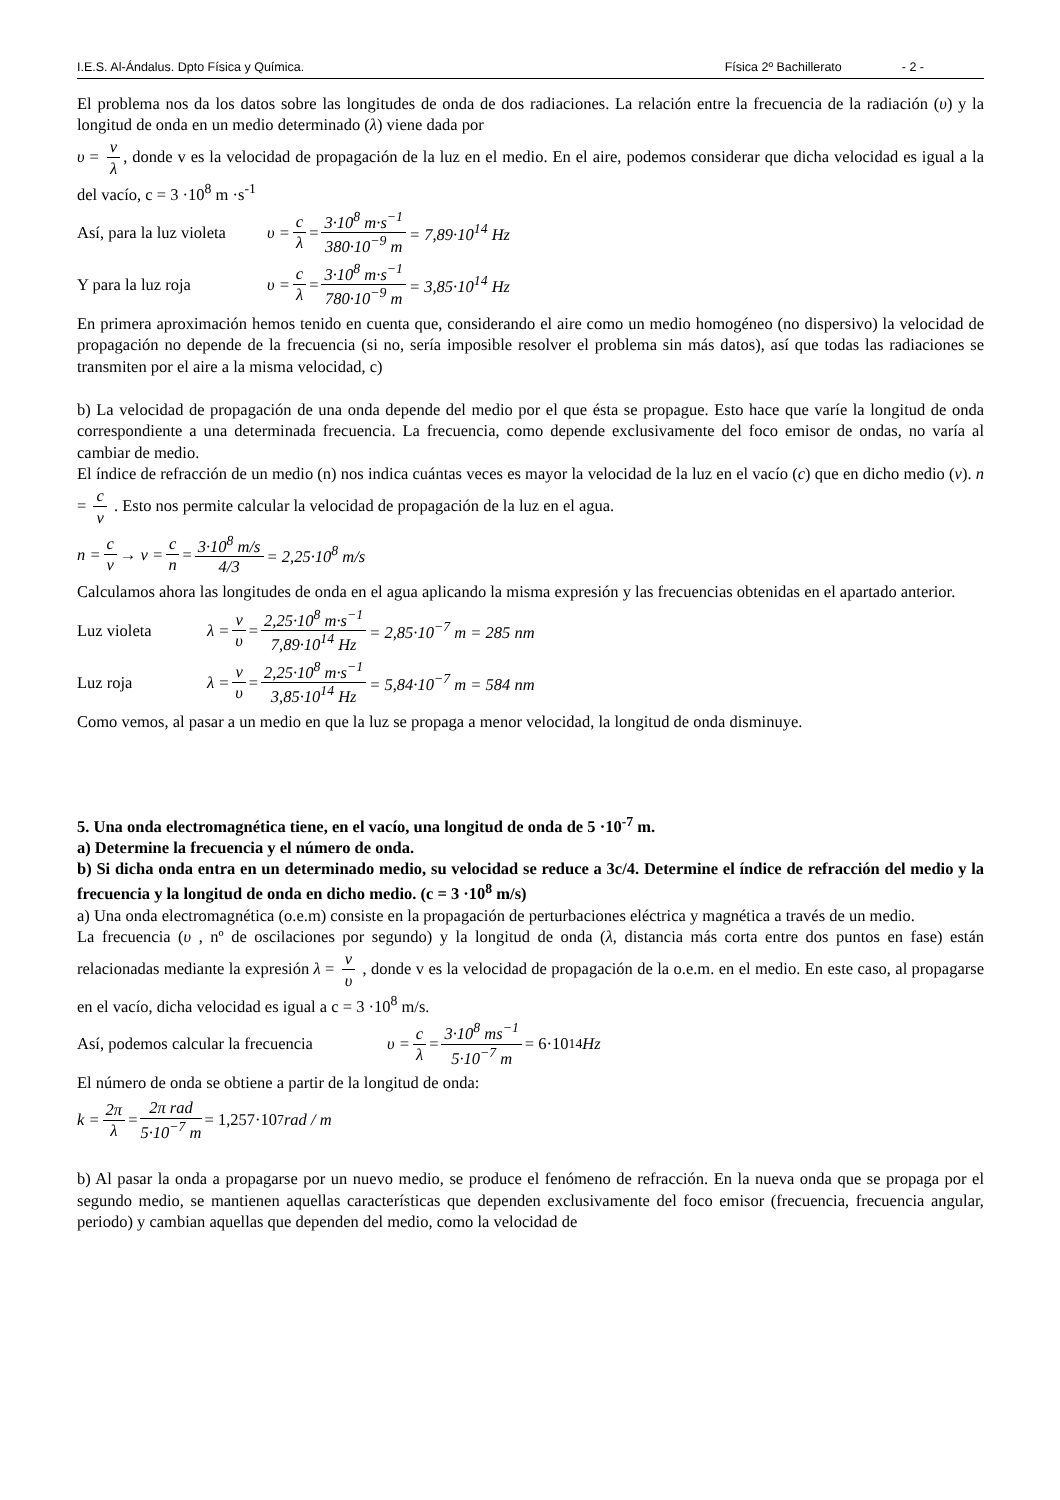I.E.S. Al-Ándalus. Dpto Física y Química. Física 2º Bachillerato - 2 -
El problema nos da los datos sobre las longitudes de onda de dos radiaciones. La relación entre la frecuencia de la radiación (υ) y la longitud de onda en un medio determinado (λ) viene dada por
υ = v λ, donde v es la velocidad de propagación de la luz en el medio. En el aire, podemos considerar que dicha velocidad es igual a la del vacío, c = 3 ·10<sup>8</sup> m ·s<sup>-1</sup>
Así, para la luz violeta υ = c λ = 3·10<sup>8</sup> m·s<sup>−1</sup> 380·10<sup>−9</sup> m = 7,89·10<sup>14</sup> Hz
Y para la luz roja υ = c λ = 3·10<sup>8</sup> m·s<sup>−1</sup> 780·10<sup>−9</sup> m = 3,85·10<sup>14</sup> Hz
En primera aproximación hemos tenido en cuenta que, considerando el aire como un medio homogéneo (no dispersivo) la velocidad de propagación no depende de la frecuencia (si no, sería imposible resolver el problema sin más datos), así que todas las radiaciones se transmiten por el aire a la misma velocidad, c)
b) La velocidad de propagación de una onda depende del medio por el que ésta se propague. Esto hace que varíe la longitud de onda correspondiente a una determinada frecuencia. La frecuencia, como depende exclusivamente del foco emisor de ondas, no varía al cambiar de medio.
El índice de refracción de un medio (n) nos indica cuántas veces es mayor la velocidad de la luz en el vacío (c) que en dicho medio (v). n = c v . Esto nos permite calcular la velocidad de propagación de la luz en el agua.
n = c v → v = c n = 3·10<sup>8</sup> m/s 4/3 = 2,25·10<sup>8</sup> m/s
Calculamos ahora las longitudes de onda en el agua aplicando la misma expresión y las frecuencias obtenidas en el apartado anterior.
Luz violeta λ = v υ = 2,25·10<sup>8</sup> m·s<sup>−1</sup> 7,89·10<sup>14</sup> Hz = 2,85·10<sup>−7</sup> m = 285 nm
Luz roja λ = v υ = 2,25·10<sup>8</sup> m·s<sup>−1</sup> 3,85·10<sup>14</sup> Hz = 5,84·10<sup>−7</sup> m = 584 nm
Como vemos, al pasar a un medio en que la luz se propaga a menor velocidad, la longitud de onda disminuye.
5. Una onda electromagnética tiene, en el vacío, una longitud de onda de 5 ·10<sup>-7</sup> m.
a) Determine la frecuencia y el número de onda.
b) Si dicha onda entra en un determinado medio, su velocidad se reduce a 3c/4. Determine el índice de refracción del medio y la frecuencia y la longitud de onda en dicho medio. (c = 3 ·10<sup>8</sup> m/s)
a) Una onda electromagnética (o.e.m) consiste en la propagación de perturbaciones eléctrica y magnética a través de un medio.
La frecuencia (υ , nº de oscilaciones por segundo) y la longitud de onda (λ, distancia más corta entre dos puntos en fase) están relacionadas mediante la expresión λ = v υ , donde v es la velocidad de propagación de la o.e.m. en el medio. En este caso, al propagarse en el vacío, dicha velocidad es igual a c = 3 ·10<sup>8</sup> m/s.
Así, podemos calcular la frecuencia υ = c λ = 3·10<sup>8</sup> ms<sup>−1</sup> 5·10<sup>−7</sup> m = 6·10<sup>14</sup> Hz
El número de onda se obtiene a partir de la longitud de onda:
k = 2π λ = 2π rad 5·10<sup>−7</sup> m = 1,257·10<sup>7</sup> rad / m
b) Al pasar la onda a propagarse por un nuevo medio, se produce el fenómeno de refracción. En la nueva onda que se propaga por el segundo medio, se mantienen aquellas características que dependen exclusivamente del foco emisor (frecuencia, frecuencia angular, periodo) y cambian aquellas que dependen del medio, como la velocidad de